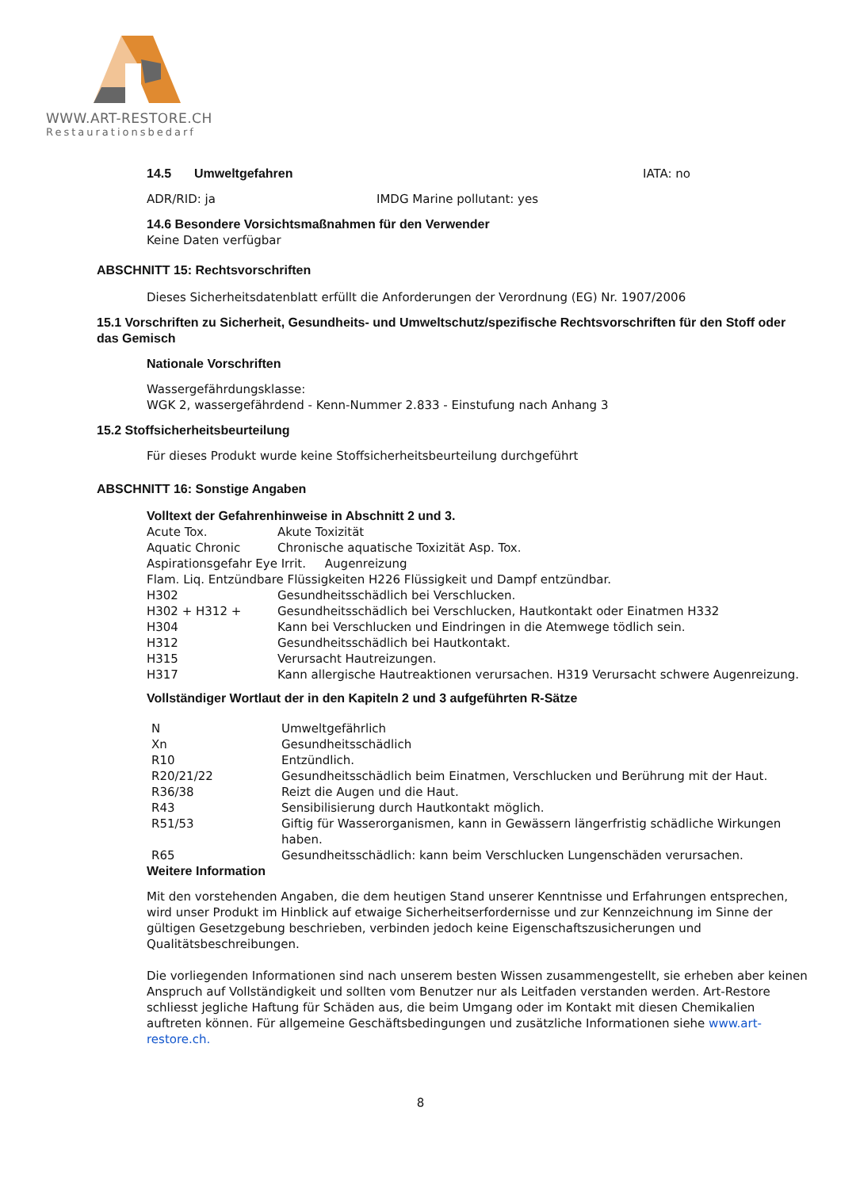WWW.ART-RESTORE.CH
Restaurationsbedarf
| 14.5 | Umweltgefahren | IATA: no |
| ADR/RID: ja | IMDG Marine pollutant: yes |
14.6 Besondere Vorsichtsmaßnahmen für den Verwender
Keine Daten verfügbar
ABSCHNITT 15: Rechtsvorschriften
Dieses Sicherheitsdatenblatt erfüllt die Anforderungen der Verordnung (EG) Nr. 1907/2006
15.1 Vorschriften zu Sicherheit, Gesundheits- und Umweltschutz/spezifische Rechtsvorschriften für den Stoff oder das Gemisch
Nationale Vorschriften
Wassergefährdungsklasse:
WGK 2, wassergefährdend - Kenn-Nummer 2.833 - Einstufung nach Anhang 3
15.2 Stoffsicherheitsbeurteilung
Für dieses Produkt wurde keine Stoffsicherheitsbeurteilung durchgeführt
ABSCHNITT 16: Sonstige Angaben
Volltext der Gefahrenhinweise in Abschnitt 2 und 3.
| Acute Tox. | Akute Toxizität |
| Aquatic Chronic | Chronische aquatische Toxizität Asp. Tox. |
| Aspirationsgefahr Eye Irrit. Augenreizung | |
| Flam. Liq. Entzündbare Flüssigkeiten H226 Flüssigkeit und Dampf entzündbar. | |
| H302 | Gesundheitsschädlich bei Verschlucken. |
| H302 + H312 + | Gesundheitsschädlich bei Verschlucken, Hautkontakt oder Einatmen H332 |
| H304 | Kann bei Verschlucken und Eindringen in die Atemwege tödlich sein. |
| H312 | Gesundheitsschädlich bei Hautkontakt. |
| H315 | Verursacht Hautreizungen. |
| H317 | Kann allergische Hautreaktionen verursachen. H319 Verursacht schwere Augenreizung. |
Vollständiger Wortlaut der in den Kapiteln 2 und 3 aufgeführten R-Sätze
| N | Umweltgefährlich |
| Xn | Gesundheitsschädlich |
| R10 | Entzündlich. |
| R20/21/22 | Gesundheitsschädlich beim Einatmen, Verschlucken und Berührung mit der Haut. |
| R36/38 | Reizt die Augen und die Haut. |
| R43 | Sensibilisierung durch Hautkontakt möglich. |
| R51/53 | Giftig für Wasserorganismen, kann in Gewässern längerfristig schädliche Wirkungen haben. |
| R65 | Gesundheitsschädlich: kann beim Verschlucken Lungenschäden verursachen. |
Weitere Information
Mit den vorstehenden Angaben, die dem heutigen Stand unserer Kenntnisse und Erfahrungen entsprechen, wird unser Produkt im Hinblick auf etwaige Sicherheitserfordernisse und zur Kennzeichnung im Sinne der gültigen Gesetzgebung beschrieben, verbinden jedoch keine Eigenschaftszusicherungen und Qualitätsbeschreibungen.
Die vorliegenden Informationen sind nach unserem besten Wissen zusammengestellt, sie erheben aber keinen Anspruch auf Vollständigkeit und sollten vom Benutzer nur als Leitfaden verstanden werden. Art-Restore schliesst jegliche Haftung für Schäden aus, die beim Umgang oder im Kontakt mit diesen Chemikalien auftreten können. Für allgemeine Geschäftsbedingungen und zusätzliche Informationen siehe www.art-restore.ch.
8